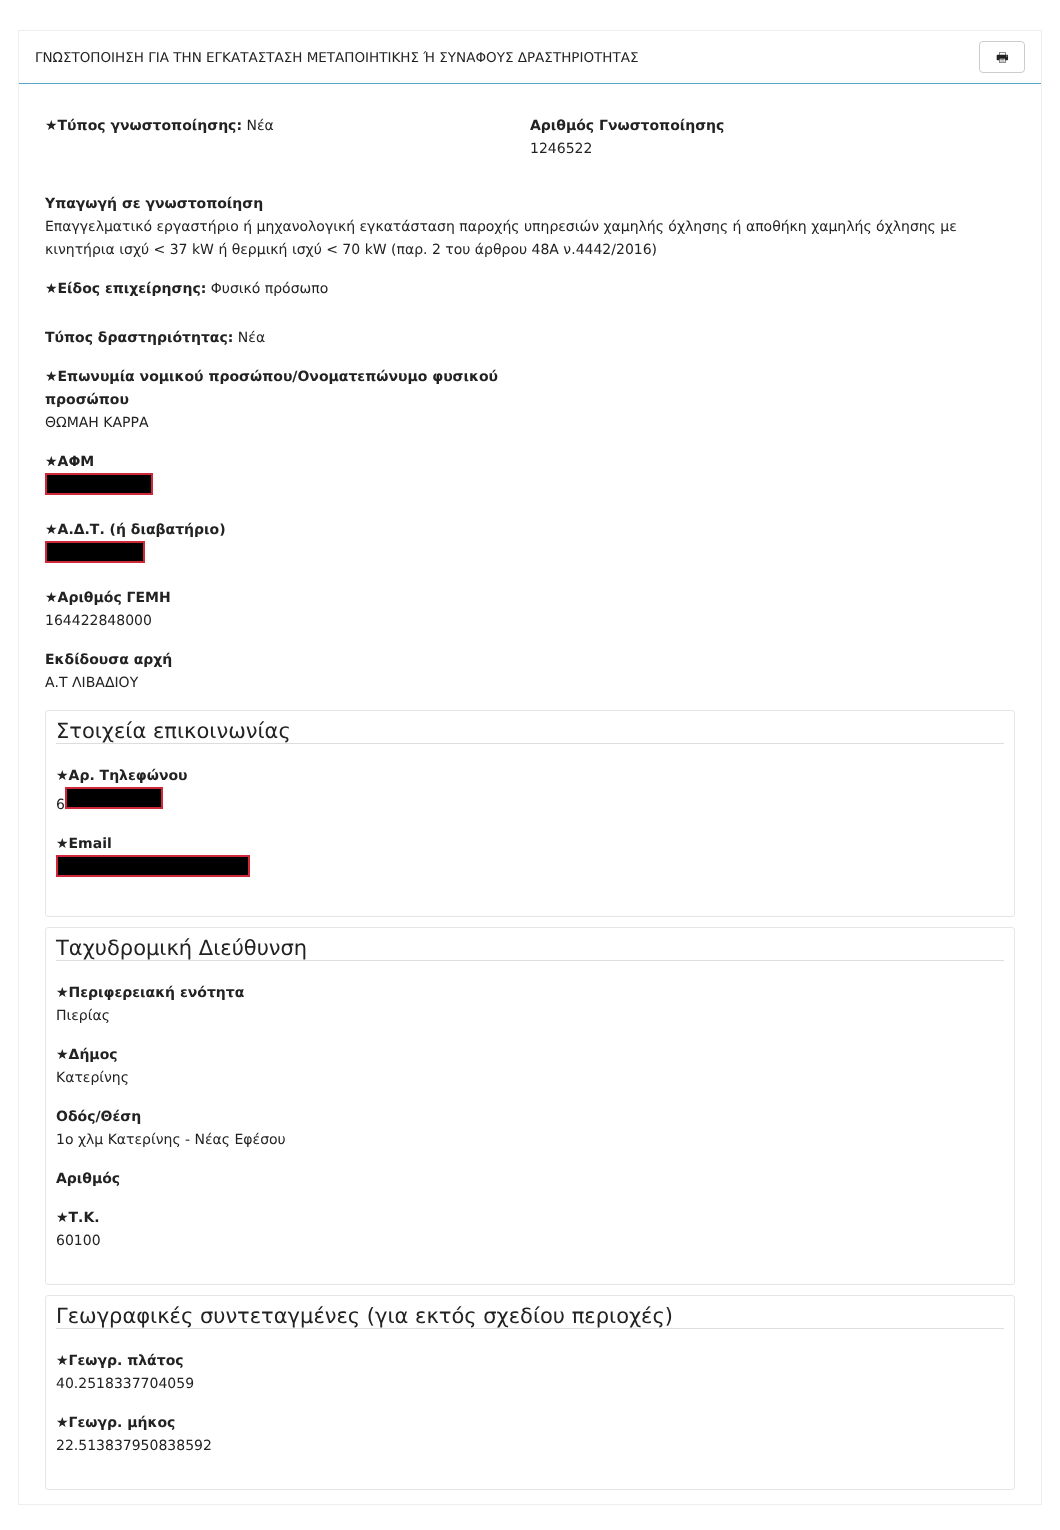ΓΝΩΣΤΟΠΟΙΗΣΗ ΓΙΑ ΤΗΝ ΕΓΚΑΤΑΣΤΑΣΗ ΜΕΤΑΠΟΙΗΤΙΚΗΣ Ή ΣΥΝΑΦΟΥΣ ΔΡΑΣΤΗΡΙΟΤΗΤΑΣ 🖶
★Τύπος γνωστοποίησης: Νέα Αριθμός Γνωστοποίησης
1246522
Υπαγωγή σε γνωστοποίηση
Επαγγελματικό εργαστήριο ή μηχανολογική εγκατάσταση παροχής υπηρεσιών χαμηλής όχλησης ή αποθήκη χαμηλής όχλησης με κινητήρια ισχύ < 37 kW ή θερμική ισχύ < 70 kW (παρ. 2 του άρθρου 48Α ν.4442/2016)
★Είδος επιχείρησης: Φυσικό πρόσωπο
Τύπος δραστηριότητας: Νέα
★Επωνυμία νομικού προσώπου/Ονοματεπώνυμο φυσικού προσώπου
ΘΩΜΑΗ ΚΑΡΡΑ
★ΑΦΜ
★Α.Δ.Τ. (ή διαβατήριο)
★Αριθμός ΓΕΜΗ
164422848000
Εκδίδουσα αρχή
Α.Τ ΛΙΒΑΔΙΟΥ
Στοιχεία επικοινωνίας
★Αρ. Τηλεφώνου
6
★Email
Ταχυδρομική Διεύθυνση
★Περιφερειακή ενότητα
Πιερίας
★Δήμος
Κατερίνης
Οδός/Θέση
1ο χλμ Κατερίνης - Νέας Εφέσου
Αριθμός
★Τ.Κ.
60100
Γεωγραφικές συντεταγμένες (για εκτός σχεδίου περιοχές)
★Γεωγρ. πλάτος
40.2518337704059
★Γεωγρ. μήκος
22.513837950838592